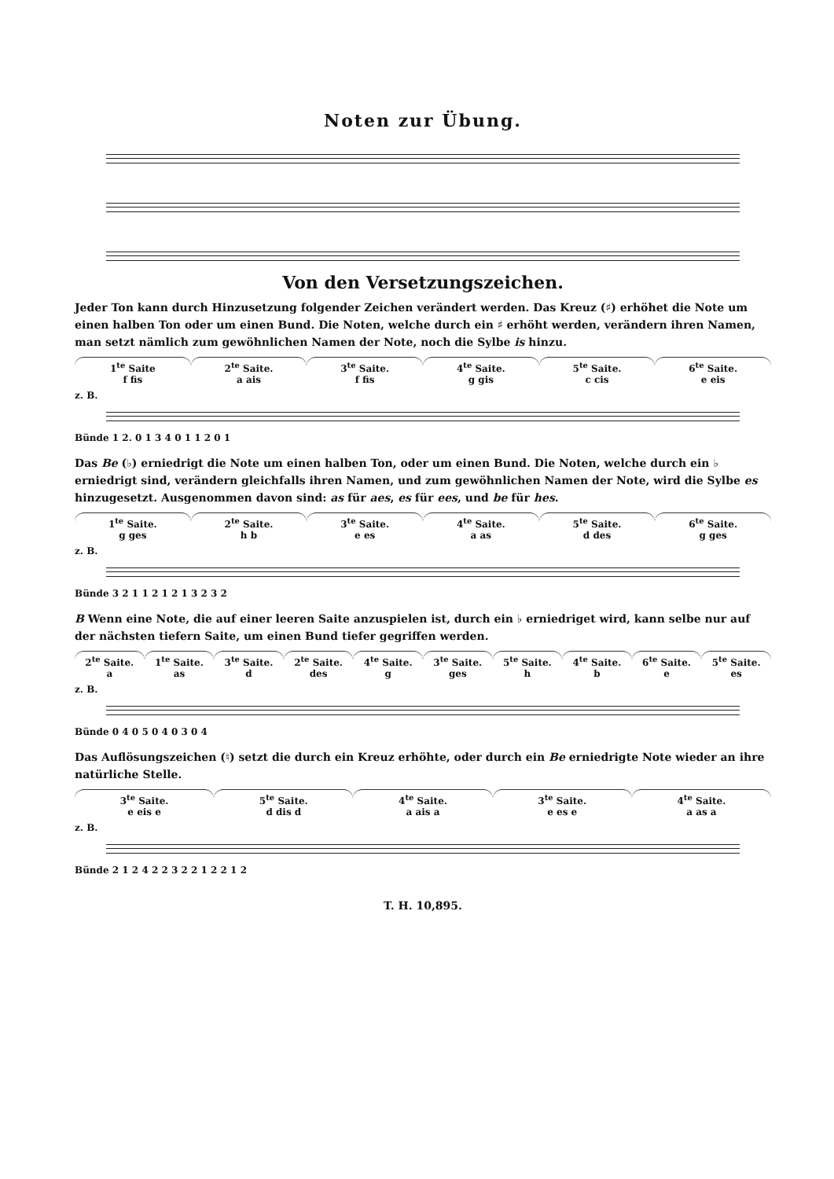Noten zur Übung.
Von den Versetzungszeichen.
Jeder Ton kann durch Hinzusetzung folgender Zeichen verändert werden. Das Kreuz (♯) erhöhet die Note um einen halben Ton oder um einen Bund. Die Noten, welche durch ein ♯ erhöht werden, verändern ihren Namen, man setzt nämlich zum gewöhnlichen Namen der Note, noch die Sylbe is hinzu.
1<sup>te</sup> Saite
f fis
2<sup>te</sup> Saite.
a ais
3<sup>te</sup> Saite.
f fis
4<sup>te</sup> Saite.
g gis
5<sup>te</sup> Saite.
c cis
6<sup>te</sup> Saite.
e eis
z. B.
Bünde 1 2. 0 1 3 4 0 1 1 2 0 1
Das Be (♭) erniedrigt die Note um einen halben Ton, oder um einen Bund. Die Noten, welche durch ein ♭ erniedrigt sind, verändern gleichfalls ihren Namen, und zum gewöhnlichen Namen der Note, wird die Sylbe es hinzugesetzt. Ausgenommen davon sind: as für aes, es für ees, und be für hes.
1<sup>te</sup> Saite.
g ges
2<sup>te</sup> Saite.
h b
3<sup>te</sup> Saite.
e es
4<sup>te</sup> Saite.
a as
5<sup>te</sup> Saite.
d des
6<sup>te</sup> Saite.
g ges
z. B.
Bünde 3 2 1 1 2 1 2 1 3 2 3 2
B Wenn eine Note, die auf einer leeren Saite anzuspielen ist, durch ein ♭ erniedriget wird, kann selbe nur auf der nächsten tiefern Saite, um einen Bund tiefer gegriffen werden.
2<sup>te</sup> Saite.
a
1<sup>te</sup> Saite.
as
3<sup>te</sup> Saite.
d
2<sup>te</sup> Saite.
des
4<sup>te</sup> Saite.
g
3<sup>te</sup> Saite.
ges
5<sup>te</sup> Saite.
h
4<sup>te</sup> Saite.
b
6<sup>te</sup> Saite.
e
5<sup>te</sup> Saite.
es
z. B.
Bünde 0 4 0 5 0 4 0 3 0 4
Das Auflösungszeichen (♮) setzt die durch ein Kreuz erhöhte, oder durch ein Be erniedrigte Note wieder an ihre natürliche Stelle.
3<sup>te</sup> Saite.
e eis e
5<sup>te</sup> Saite.
d dis d
4<sup>te</sup> Saite.
a ais a
3<sup>te</sup> Saite.
e es e
4<sup>te</sup> Saite.
a as a
z. B.
Bünde 2 1 2 4 2 2 3 2 2 1 2 2 1 2
T. H. 10,895.